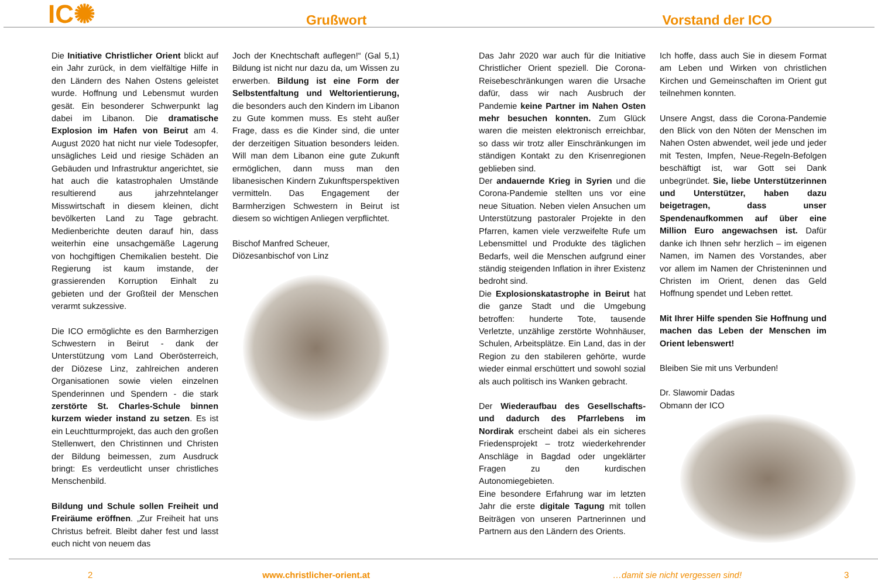IC✺ Grußwort Vorstand der ICO
Die Initiative Christlicher Orient blickt auf ein Jahr zurück, in dem vielfältige Hilfe in den Ländern des Nahen Ostens geleistet wurde. Hoffnung und Lebensmut wurden gesät. Ein besonderer Schwerpunkt lag dabei im Libanon. Die dramatische Explosion im Hafen von Beirut am 4. August 2020 hat nicht nur viele Todesopfer, unsägliches Leid und riesige Schäden an Gebäuden und Infrastruktur angerichtet, sie hat auch die katastrophalen Umstände resultierend aus jahrzehntelanger Misswirtschaft in diesem kleinen, dicht bevölkerten Land zu Tage gebracht. Medienberichte deuten darauf hin, dass weiterhin eine unsachgemäße Lagerung von hochgiftigen Chemikalien besteht. Die Regierung ist kaum imstande, der grassierenden Korruption Einhalt zu gebieten und der Großteil der Menschen verarmt sukzessive.
Die ICO ermöglichte es den Barmherzigen Schwestern in Beirut - dank der Unterstützung vom Land Oberösterreich, der Diözese Linz, zahlreichen anderen Organisationen sowie vielen einzelnen Spenderinnen und Spendern - die stark zerstörte St. Charles-Schule binnen kurzem wieder instand zu setzen. Es ist ein Leuchtturmprojekt, das auch den großen Stellenwert, den Christinnen und Christen der Bildung beimessen, zum Ausdruck bringt: Es verdeutlicht unser christliches Menschenbild.
Bildung und Schule sollen Freiheit und Freiräume eröffnen. „Zur Freiheit hat uns Christus befreit. Bleibt daher fest und lasst euch nicht von neuem das
Joch der Knechtschaft auflegen!“ (Gal 5,1) Bildung ist nicht nur dazu da, um Wissen zu erwerben. Bildung ist eine Form der Selbstentfaltung und Weltorientierung, die besonders auch den Kindern im Libanon zu Gute kommen muss. Es steht außer Frage, dass es die Kinder sind, die unter der derzeitigen Situation besonders leiden. Will man dem Libanon eine gute Zukunft ermöglichen, dann muss man den libanesischen Kindern Zukunftsperspektiven vermitteln. Das Engagement der Barmherzigen Schwestern in Beirut ist diesem so wichtigen Anliegen verpflichtet.
Bischof Manfred Scheuer,
Diözesanbischof von Linz
Das Jahr 2020 war auch für die Initiative Christlicher Orient speziell. Die Corona-Reisebeschränkungen waren die Ursache dafür, dass wir nach Ausbruch der Pandemie keine Partner im Nahen Osten mehr besuchen konnten. Zum Glück waren die meisten elektronisch erreichbar, so dass wir trotz aller Einschränkungen im ständigen Kontakt zu den Krisenregionen geblieben sind.
Der andauernde Krieg in Syrien und die Corona-Pandemie stellten uns vor eine neue Situation. Neben vielen Ansuchen um Unterstützung pastoraler Projekte in den Pfarren, kamen viele verzweifelte Rufe um Lebensmittel und Produkte des täglichen Bedarfs, weil die Menschen aufgrund einer ständig steigenden Inflation in ihrer Existenz bedroht sind.
Die Explosionskatastrophe in Beirut hat die ganze Stadt und die Umgebung betroffen: hunderte Tote, tausende Verletzte, unzählige zerstörte Wohnhäuser, Schulen, Arbeitsplätze. Ein Land, das in der Region zu den stabileren gehörte, wurde wieder einmal erschüttert und sowohl sozial als auch politisch ins Wanken gebracht.
Der Wiederaufbau des Gesellschafts- und dadurch des Pfarrlebens im Nordirak erscheint dabei als ein sicheres Friedensprojekt – trotz wiederkehrender Anschläge in Bagdad oder ungeklärter Fragen zu den kurdischen Autonomiegebieten.
Eine besondere Erfahrung war im letzten Jahr die erste digitale Tagung mit tollen Beiträgen von unseren Partnerinnen und Partnern aus den Ländern des Orients.
Ich hoffe, dass auch Sie in diesem Format am Leben und Wirken von christlichen Kirchen und Gemeinschaften im Orient gut teilnehmen konnten.
Unsere Angst, dass die Corona-Pandemie den Blick von den Nöten der Menschen im Nahen Osten abwendet, weil jede und jeder mit Testen, Impfen, Neue-Regeln-Befolgen beschäftigt ist, war Gott sei Dank unbegründet. Sie, liebe Unterstützerinnen und Unterstützer, haben dazu beigetragen, dass unser Spendenaufkommen auf über eine Million Euro angewachsen ist. Dafür danke ich Ihnen sehr herzlich – im eigenen Namen, im Namen des Vorstandes, aber vor allem im Namen der Christeninnen und Christen im Orient, denen das Geld Hoffnung spendet und Leben rettet.
Mit Ihrer Hilfe spenden Sie Hoffnung und machen das Leben der Menschen im Orient lebenswert!
Bleiben Sie mit uns Verbunden!
Dr. Slawomir Dadas
Obmann der ICO
2 www.christlicher-orient.at …damit sie nicht vergessen sind! 3